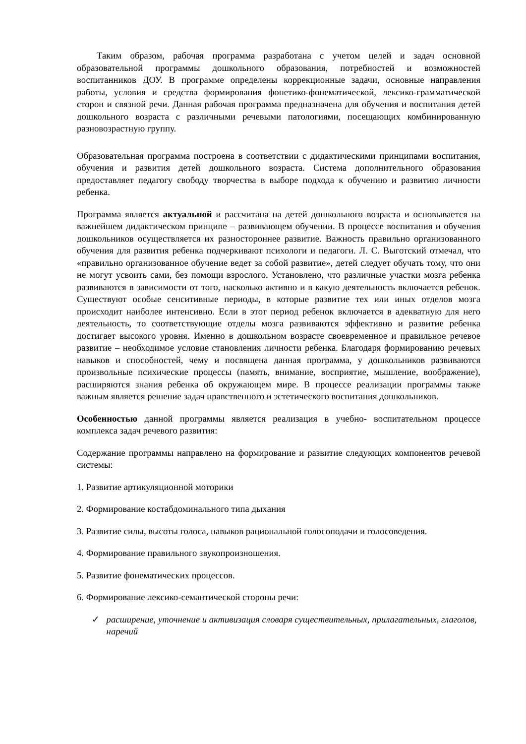Таким образом, рабочая программа разработана с учетом целей и задач основной образовательной программы дошкольного образования, потребностей и возможностей воспитанников ДОУ. В программе определены коррекционные задачи, основные направления работы, условия и средства формирования фонетико-фонематической, лексико-грамматической сторон и связной речи. Данная рабочая программа предназначена для обучения и воспитания детей дошкольного возраста с различными речевыми патологиями, посещающих комбинированную разновозрастную группу.
Образовательная программа построена в соответствии с дидактическими принципами воспитания, обучения и развития детей дошкольного возраста. Система дополнительного образования предоставляет педагогу свободу творчества в выборе подхода к обучению и развитию личности ребенка.
Программа является актуальной и рассчитана на детей дошкольного возраста и основывается на важнейшем дидактическом принципе – развивающем обучении. В процессе воспитания и обучения дошкольников осуществляется их разностороннее развитие. Важность правильно организованного обучения для развития ребенка подчеркивают психологи и педагоги. Л. С. Выготский отмечал, что «правильно организованное обучение ведет за собой развитие», детей следует обучать тому, что они не могут усвоить сами, без помощи взрослого. Установлено, что различные участки мозга ребенка развиваются в зависимости от того, насколько активно и в какую деятельность включается ребенок. Существуют особые сенситивные периоды, в которые развитие тех или иных отделов мозга происходит наиболее интенсивно. Если в этот период ребенок включается в адекватную для него деятельность, то соответствующие отделы мозга развиваются эффективно и развитие ребенка достигает высокого уровня. Именно в дошкольном возрасте своевременное и правильное речевое развитие – необходимое условие становления личности ребенка. Благодаря формированию речевых навыков и способностей, чему и посвящена данная программа, у дошкольников развиваются произвольные психические процессы (память, внимание, восприятие, мышление, воображение), расширяются знания ребенка об окружающем мире. В процессе реализации программы также важным является решение задач нравственного и эстетического воспитания дошкольников.
Особенностью данной программы является реализация в учебно- воспитательном процессе комплекса задач речевого развития:
Содержание программы направлено на формирование и развитие следующих компонентов речевой системы:
1. Развитие артикуляционной моторики
2. Формирование костабдоминального типа дыхания
3. Развитие силы, высоты голоса, навыков рациональной голосоподачи и голосоведения.
4. Формирование правильного звукопроизношения.
5. Развитие фонематических процессов.
6. Формирование лексико-семантической стороны речи:
✓ расширение, уточнение и активизация словаря существительных, прилагательных, глаголов, наречий